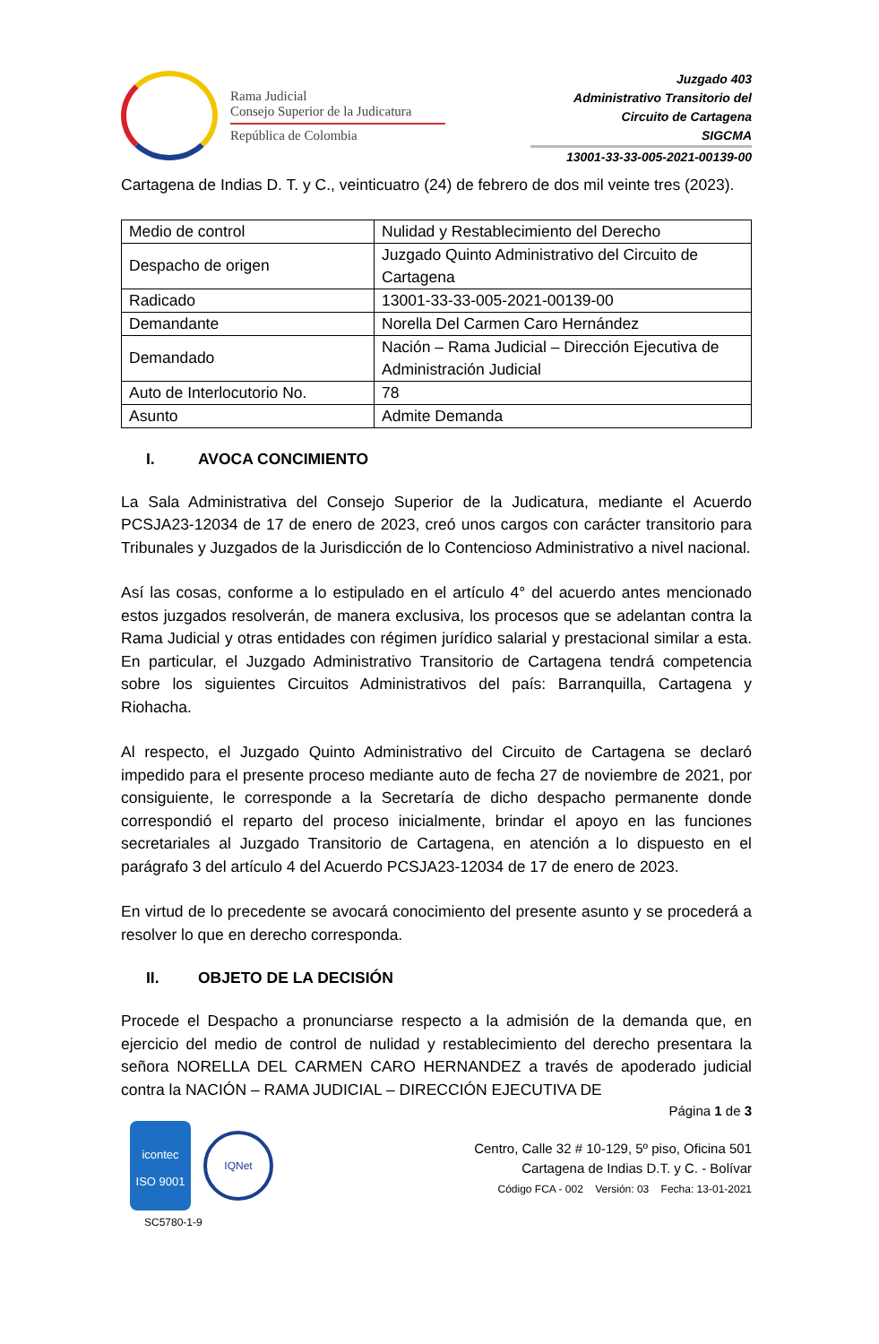Rama Judicial
Consejo Superior de la Judicatura
República de Colombia
Juzgado 403
Administrativo Transitorio del
Circuito de Cartagena
SIGCMA
13001-33-33-005-2021-00139-00
Cartagena de Indias D. T. y C., veinticuatro (24) de febrero de dos mil veinte tres (2023).
| Medio de control | Nulidad y Restablecimiento del Derecho |
| Despacho de origen | Juzgado Quinto Administrativo del Circuito de Cartagena |
| Radicado | 13001-33-33-005-2021-00139-00 |
| Demandante | Norella Del Carmen Caro Hernández |
| Demandado | Nación – Rama Judicial – Dirección Ejecutiva de Administración Judicial |
| Auto de Interlocutorio No. | 78 |
| Asunto | Admite Demanda |
I. AVOCA CONCIMIENTO
La Sala Administrativa del Consejo Superior de la Judicatura, mediante el Acuerdo PCSJA23-12034 de 17 de enero de 2023, creó unos cargos con carácter transitorio para Tribunales y Juzgados de la Jurisdicción de lo Contencioso Administrativo a nivel nacional.
Así las cosas, conforme a lo estipulado en el artículo 4° del acuerdo antes mencionado estos juzgados resolverán, de manera exclusiva, los procesos que se adelantan contra la Rama Judicial y otras entidades con régimen jurídico salarial y prestacional similar a esta. En particular, el Juzgado Administrativo Transitorio de Cartagena tendrá competencia sobre los siguientes Circuitos Administrativos del país: Barranquilla, Cartagena y Riohacha.
Al respecto, el Juzgado Quinto Administrativo del Circuito de Cartagena se declaró impedido para el presente proceso mediante auto de fecha 27 de noviembre de 2021, por consiguiente, le corresponde a la Secretaría de dicho despacho permanente donde correspondió el reparto del proceso inicialmente, brindar el apoyo en las funciones secretariales al Juzgado Transitorio de Cartagena, en atención a lo dispuesto en el parágrafo 3 del artículo 4 del Acuerdo PCSJA23-12034 de 17 de enero de 2023.
En virtud de lo precedente se avocará conocimiento del presente asunto y se procederá a resolver lo que en derecho corresponda.
II. OBJETO DE LA DECISIÓN
Procede el Despacho a pronunciarse respecto a la admisión de la demanda que, en ejercicio del medio de control de nulidad y restablecimiento del derecho presentara la señora NORELLA DEL CARMEN CARO HERNANDEZ a través de apoderado judicial contra la NACIÓN – RAMA JUDICIAL – DIRECCIÓN EJECUTIVA DE
Página 1 de 3
icontec
ISO 9001
IQNet
SC5780-1-9
Centro, Calle 32 # 10-129, 5º piso, Oficina 501
Cartagena de Indias D.T. y C. - Bolívar
Código FCA - 002 Versión: 03 Fecha: 13-01-2021